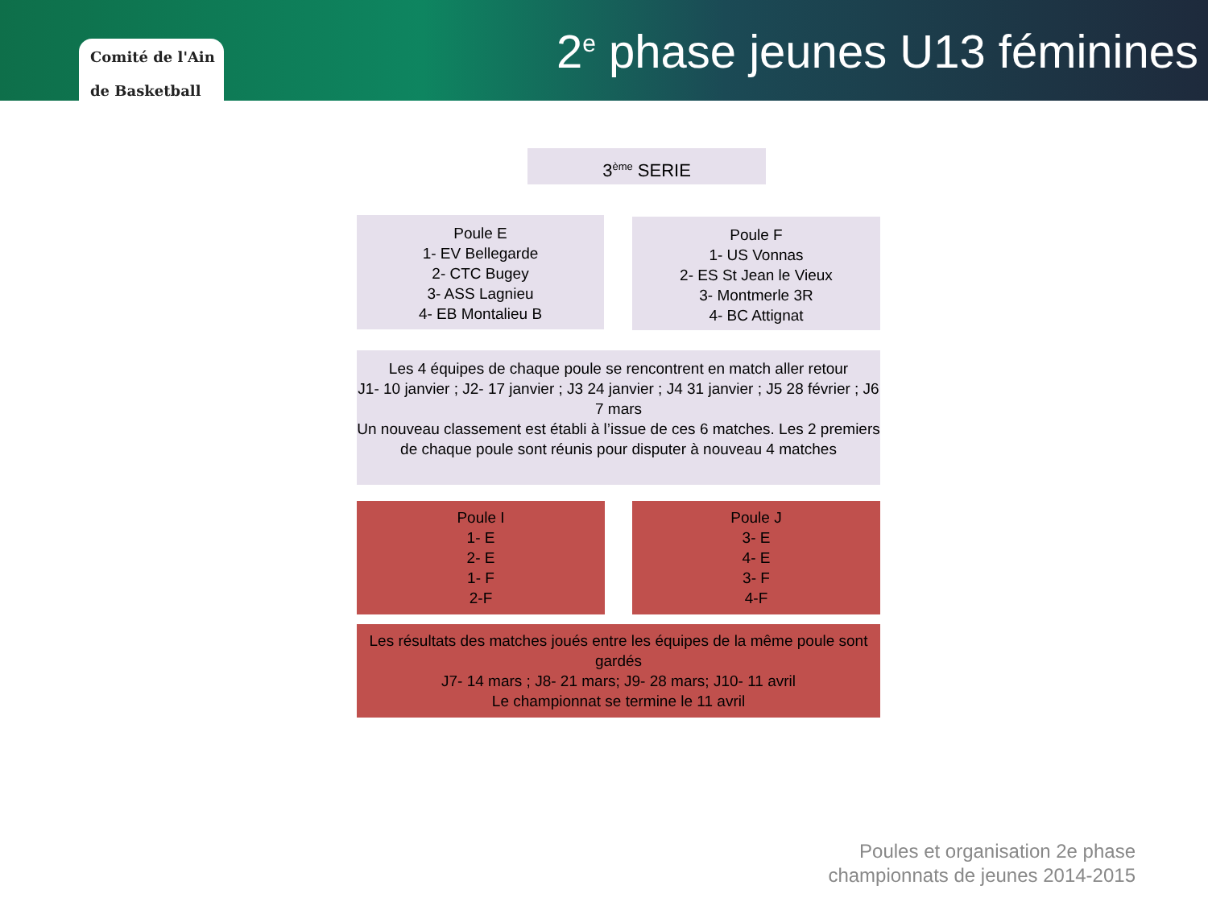Comité de l'Ain
de Basketball
2<sup>e</sup> phase jeunes U13 féminines
3<sup>ème</sup> SERIE
Poule E
1- EV Bellegarde
2- CTC Bugey
3- ASS Lagnieu
4- EB Montalieu B
Poule F
1- US Vonnas
2- ES St Jean le Vieux
3- Montmerle 3R
4- BC Attignat
Les 4 équipes de chaque poule se rencontrent en match aller retour
J1- 10 janvier ; J2- 17 janvier ; J3 24 janvier ; J4 31 janvier ; J5 28 février ; J6 7 mars
Un nouveau classement est établi à l’issue de ces 6 matches. Les 2 premiers de chaque poule sont réunis pour disputer à nouveau 4 matches
Poule I
1- E
2- E
1- F
2-F
Poule J
3- E
4- E
3- F
4-F
Les résultats des matches joués entre les équipes de la même poule sont gardés
J7- 14 mars ; J8- 21 mars; J9- 28 mars; J10- 11 avril
Le championnat se termine le 11 avril
Poules et organisation 2e phase
championnats de jeunes 2014-2015